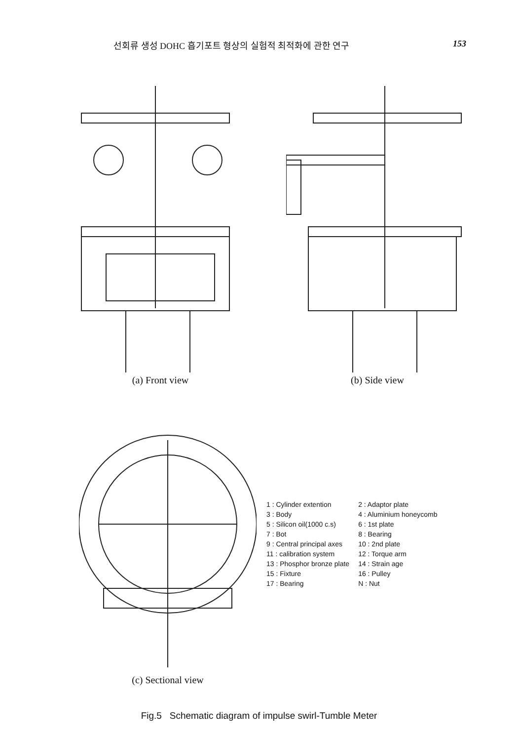선회류 생성 DOHC 흡기포트 형상의 실험적 최적화에 관한 연구 153
(a) Front view (b) Side view
(c) Sectional view
| 1 : Cylinder extention | 2 : Adaptor plate |
| 3 : Body | 4 : Aluminium honeycomb |
| 5 : Silicon oil(1000 c.s) | 6 : 1st plate |
| 7 : Bot | 8 : Bearing |
| 9 : Central principal axes | 10 : 2nd plate |
| 11 : calibration system | 12 : Torque arm |
| 13 : Phosphor bronze plate | 14 : Strain age |
| 15 : Fixture | 16 : Pulley |
| 17 : Bearing | N : Nut |
Fig.5 Schematic diagram of impulse swirl-Tumble Meter